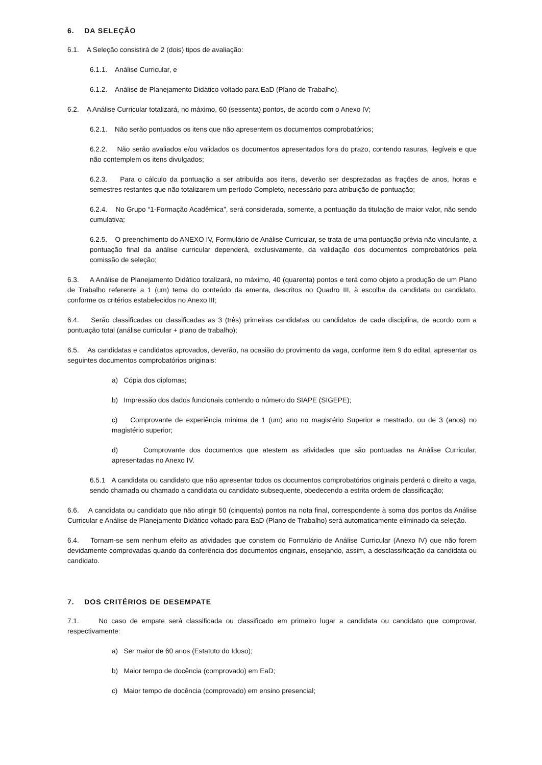6. DA SELEÇÃO
6.1. A Seleção consistirá de 2 (dois) tipos de avaliação:
6.1.1. Análise Curricular, e
6.1.2. Análise de Planejamento Didático voltado para EaD (Plano de Trabalho).
6.2. A Análise Curricular totalizará, no máximo, 60 (sessenta) pontos, de acordo com o Anexo IV;
6.2.1. Não serão pontuados os itens que não apresentem os documentos comprobatórios;
6.2.2. Não serão avaliados e/ou validados os documentos apresentados fora do prazo, contendo rasuras, ilegíveis e que não contemplem os itens divulgados;
6.2.3. Para o cálculo da pontuação a ser atribuída aos itens, deverão ser desprezadas as frações de anos, horas e semestres restantes que não totalizarem um período Completo, necessário para atribuição de pontuação;
6.2.4. No Grupo “1-Formação Acadêmica”, será considerada, somente, a pontuação da titulação de maior valor, não sendo cumulativa;
6.2.5. O preenchimento do ANEXO IV, Formulário de Análise Curricular, se trata de uma pontuação prévia não vinculante, a pontuação final da análise curricular dependerá, exclusivamente, da validação dos documentos comprobatórios pela comissão de seleção;
6.3. A Análise de Planejamento Didático totalizará, no máximo, 40 (quarenta) pontos e terá como objeto a produção de um Plano de Trabalho referente a 1 (um) tema do conteúdo da ementa, descritos no Quadro III, à escolha da candidata ou candidato, conforme os critérios estabelecidos no Anexo III;
6.4. Serão classificadas ou classificadas as 3 (três) primeiras candidatas ou candidatos de cada disciplina, de acordo com a pontuação total (análise curricular + plano de trabalho);
6.5. As candidatas e candidatos aprovados, deverão, na ocasião do provimento da vaga, conforme item 9 do edital, apresentar os seguintes documentos comprobatórios originais:
a) Cópia dos diplomas;
b) Impressão dos dados funcionais contendo o número do SIAPE (SIGEPE);
c) Comprovante de experiência mínima de 1 (um) ano no magistério Superior e mestrado, ou de 3 (anos) no magistério superior;
d) Comprovante dos documentos que atestem as atividades que são pontuadas na Análise Curricular, apresentadas no Anexo IV.
6.5.1 A candidata ou candidato que não apresentar todos os documentos comprobatórios originais perderá o direito a vaga, sendo chamada ou chamado a candidata ou candidato subsequente, obedecendo a estrita ordem de classificação;
6.6. A candidata ou candidato que não atingir 50 (cinquenta) pontos na nota final, correspondente à soma dos pontos da Análise Curricular e Análise de Planejamento Didático voltado para EaD (Plano de Trabalho) será automaticamente eliminado da seleção.
6.4. Tornam-se sem nenhum efeito as atividades que constem do Formulário de Análise Curricular (Anexo IV) que não forem devidamente comprovadas quando da conferência dos documentos originais, ensejando, assim, a desclassificação da candidata ou candidato.
7. DOS CRITÉRIOS DE DESEMPATE
7.1. No caso de empate será classificada ou classificado em primeiro lugar a candidata ou candidato que comprovar, respectivamente:
a) Ser maior de 60 anos (Estatuto do Idoso);
b) Maior tempo de docência (comprovado) em EaD;
c) Maior tempo de docência (comprovado) em ensino presencial;